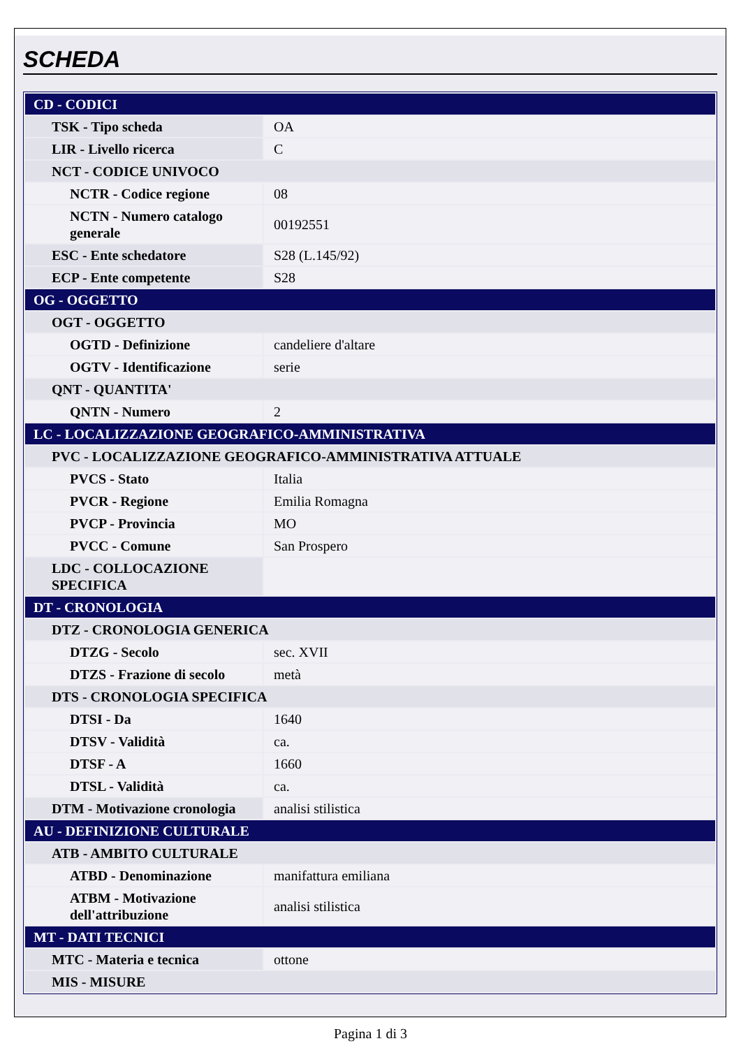SCHEDA
| CD - CODICI | |
| TSK - Tipo scheda | OA |
| LIR - Livello ricerca | C |
| NCT - CODICE UNIVOCO | |
| NCTR - Codice regione | 08 |
| NCTN - Numero catalogo generale | 00192551 |
| ESC - Ente schedatore | S28 (L.145/92) |
| ECP - Ente competente | S28 |
| OG - OGGETTO | |
| OGT - OGGETTO | |
| OGTD - Definizione | candeliere d'altare |
| OGTV - Identificazione | serie |
| QNT - QUANTITA' | |
| QNTN - Numero | 2 |
| LC - LOCALIZZAZIONE GEOGRAFICO-AMMINISTRATIVA | |
| PVC - LOCALIZZAZIONE GEOGRAFICO-AMMINISTRATIVA ATTUALE | |
| PVCS - Stato | Italia |
| PVCR - Regione | Emilia Romagna |
| PVCP - Provincia | MO |
| PVCC - Comune | San Prospero |
| LDC - COLLOCAZIONE SPECIFICA | |
| DT - CRONOLOGIA | |
| DTZ - CRONOLOGIA GENERICA | |
| DTZG - Secolo | sec. XVII |
| DTZS - Frazione di secolo | metà |
| DTS - CRONOLOGIA SPECIFICA | |
| DTSI - Da | 1640 |
| DTSV - Validità | ca. |
| DTSF - A | 1660 |
| DTSL - Validità | ca. |
| DTM - Motivazione cronologia | analisi stilistica |
| AU - DEFINIZIONE CULTURALE | |
| ATB - AMBITO CULTURALE | |
| ATBD - Denominazione | manifattura emiliana |
| ATBM - Motivazione dell'attribuzione | analisi stilistica |
| MT - DATI TECNICI | |
| MTC - Materia e tecnica | ottone |
| MIS - MISURE | |
Pagina 1 di 3